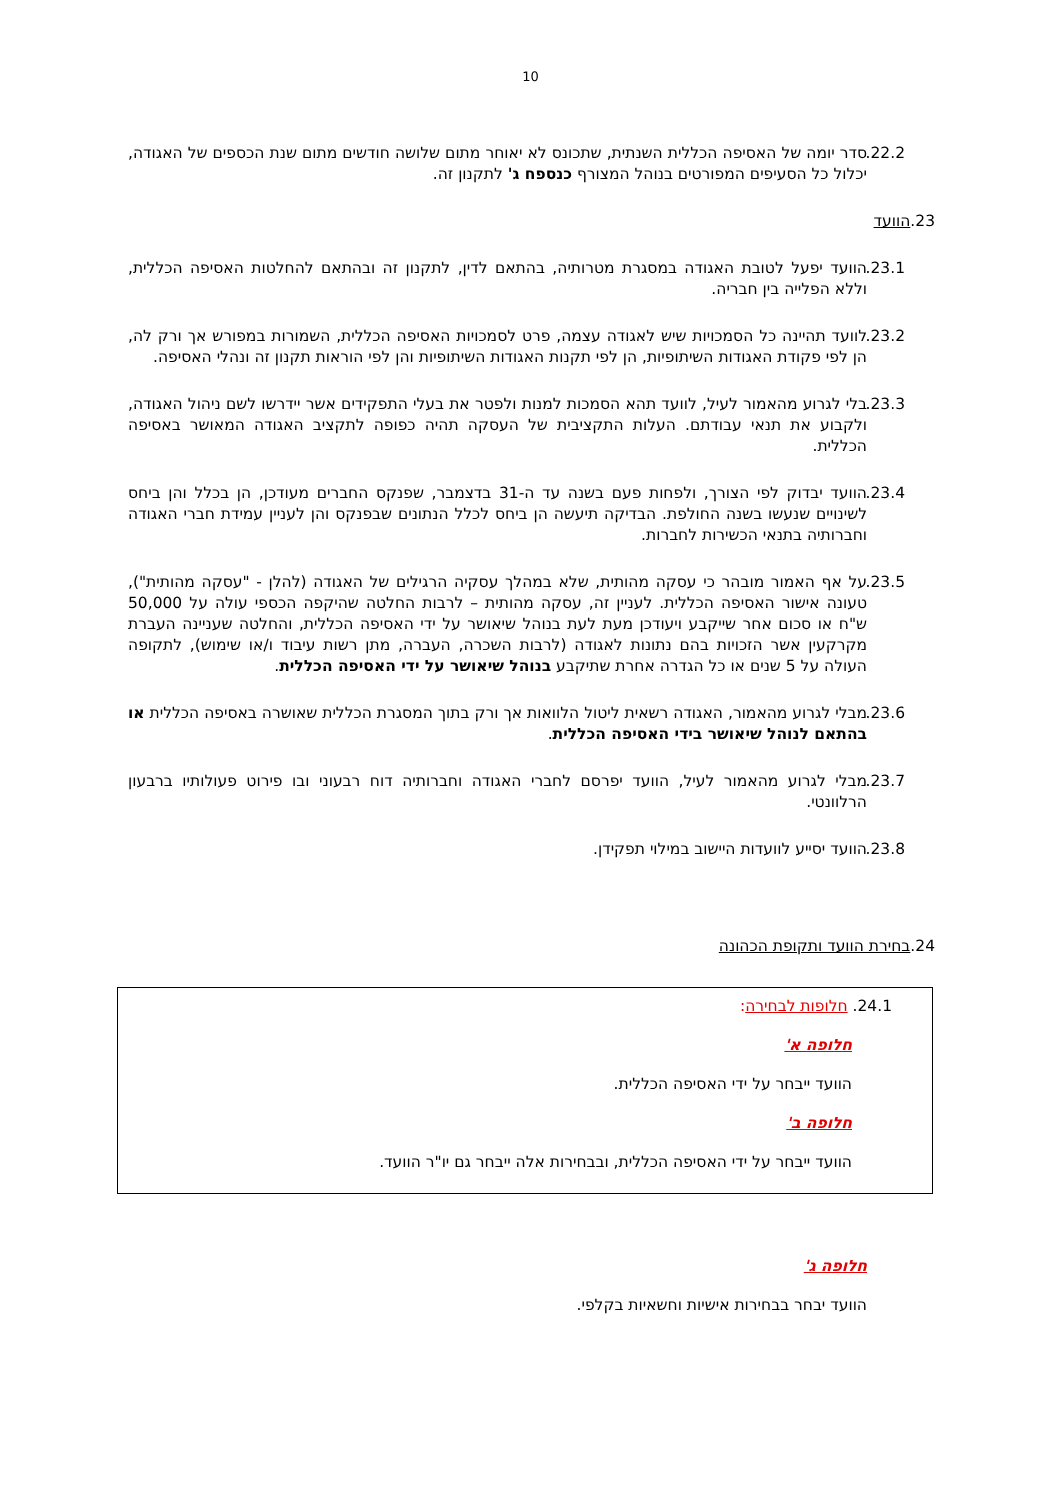10
22.2.
סדר יומה של האסיפה הכללית השנתית, שתכונס לא יאוחר מתום שלושה חודשים מתום שנת הכספים של האגודה, יכלול כל הסעיפים המפורטים בנוהל המצורף כנספח ג' לתקנון זה.
23.הוועד
23.1.
הוועד יפעל לטובת האגודה במסגרת מטרותיה, בהתאם לדין, לתקנון זה ובהתאם להחלטות האסיפה הכללית, וללא הפלייה בין חבריה.
23.2.
לוועד תהיינה כל הסמכויות שיש לאגודה עצמה, פרט לסמכויות האסיפה הכללית, השמורות במפורש אך ורק לה, הן לפי פקודת האגודות השיתופיות, הן לפי תקנות האגודות השיתופיות והן לפי הוראות תקנון זה ונהלי האסיפה.
23.3.
בלי לגרוע מהאמור לעיל, לוועד תהא הסמכות למנות ולפטר את בעלי התפקידים אשר יידרשו לשם ניהול האגודה, ולקבוע את תנאי עבודתם. העלות התקציבית של העסקה תהיה כפופה לתקציב האגודה המאושר באסיפה הכללית.
23.4.
הוועד יבדוק לפי הצורך, ולפחות פעם בשנה עד ה-31 בדצמבר, שפנקס החברים מעודכן, הן בכלל והן ביחס לשינויים שנעשו בשנה החולפת. הבדיקה תיעשה הן ביחס לכלל הנתונים שבפנקס והן לעניין עמידת חברי האגודה וחברותיה בתנאי הכשירות לחברות.
23.5.
על אף האמור מובהר כי עסקה מהותית, שלא במהלך עסקיה הרגילים של האגודה (להלן - "עסקה מהותית"), טעונה אישור האסיפה הכללית. לעניין זה, עסקה מהותית – לרבות החלטה שהיקפה הכספי עולה על 50,000 ש"ח או סכום אחר שייקבע ויעודכן מעת לעת בנוהל שיאושר על ידי האסיפה הכללית, והחלטה שעניינה העברת מקרקעין אשר הזכויות בהם נתונות לאגודה (לרבות השכרה, העברה, מתן רשות עיבוד ו/או שימוש), לתקופה העולה על 5 שנים או כל הגדרה אחרת שתיקבע בנוהל שיאושר על ידי האסיפה הכללית.
23.6.
מבלי לגרוע מהאמור, האגודה רשאית ליטול הלוואות אך ורק בתוך המסגרת הכללית שאושרה באסיפה הכללית או בהתאם לנוהל שיאושר בידי האסיפה הכללית.
23.7.
מבלי לגרוע מהאמור לעיל, הוועד יפרסם לחברי האגודה וחברותיה דוח רבעוני ובו פירוט פעולותיו ברבעון הרלוונטי.
23.8.
הוועד יסייע לוועדות היישוב במילוי תפקידן.
24.בחירת הוועד ותקופת הכהונה
24.1. חלופות לבחירה:
חלופה א'
הוועד ייבחר על ידי האסיפה הכללית.
חלופה ב'
הוועד ייבחר על ידי האסיפה הכללית, ובבחירות אלה ייבחר גם יו"ר הוועד.
חלופה ג'
הוועד יבחר בבחירות אישיות וחשאיות בקלפי.